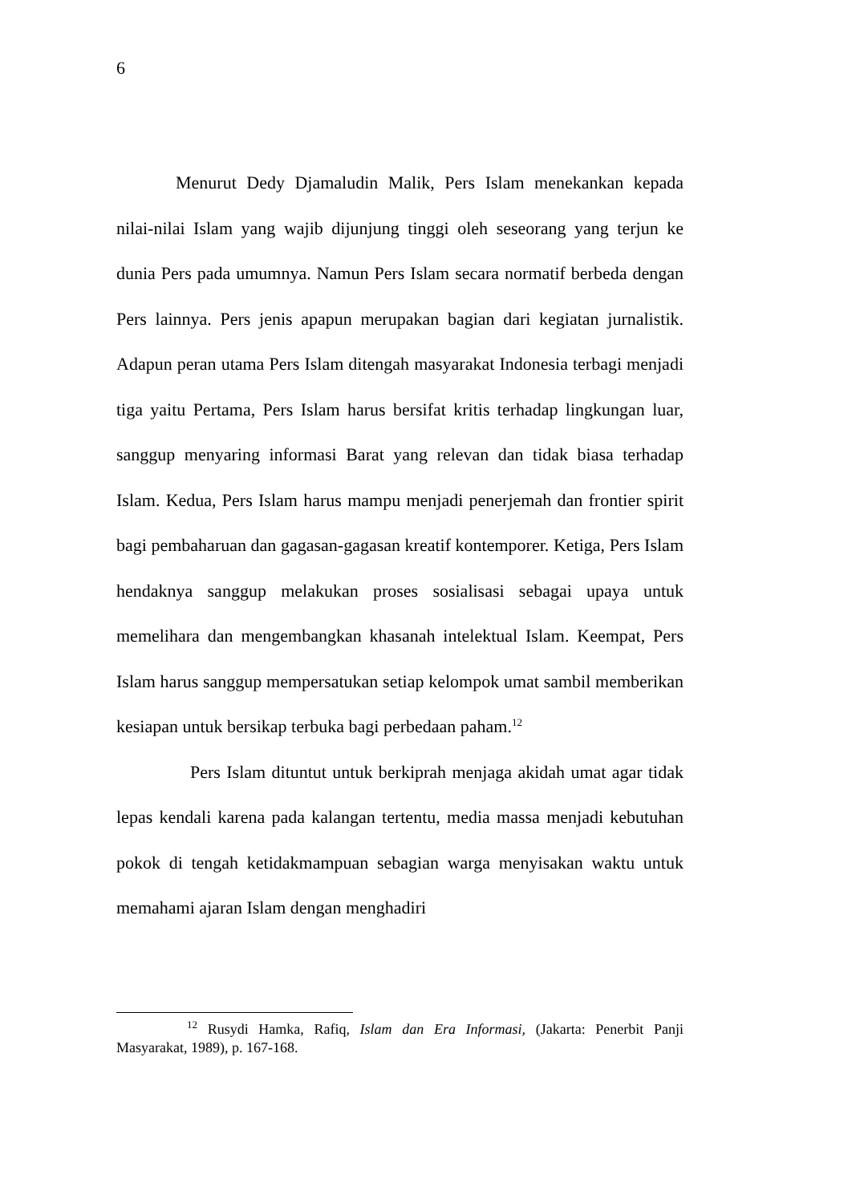6
Menurut Dedy Djamaludin Malik, Pers Islam menekankan kepada nilai-nilai Islam yang wajib dijunjung tinggi oleh seseorang yang terjun ke dunia Pers pada umumnya. Namun Pers Islam secara normatif berbeda dengan Pers lainnya. Pers jenis apapun merupakan bagian dari kegiatan jurnalistik. Adapun peran utama Pers Islam ditengah masyarakat Indonesia terbagi menjadi tiga yaitu Pertama, Pers Islam harus bersifat kritis terhadap lingkungan luar, sanggup menyaring informasi Barat yang relevan dan tidak biasa terhadap Islam. Kedua, Pers Islam harus mampu menjadi penerjemah dan frontier spirit bagi pembaharuan dan gagasan-gagasan kreatif kontemporer. Ketiga, Pers Islam hendaknya sanggup melakukan proses sosialisasi sebagai upaya untuk memelihara dan mengembangkan khasanah intelektual Islam. Keempat, Pers Islam harus sanggup mempersatukan setiap kelompok umat sambil memberikan kesiapan untuk bersikap terbuka bagi perbedaan paham.<sup>12</sup>
Pers Islam dituntut untuk berkiprah menjaga akidah umat agar tidak lepas kendali karena pada kalangan tertentu, media massa menjadi kebutuhan pokok di tengah ketidakmampuan sebagian warga menyisakan waktu untuk memahami ajaran Islam dengan menghadiri
<sup>12</sup> Rusydi Hamka, Rafiq, Islam dan Era Informasi, (Jakarta: Penerbit Panji Masyarakat, 1989), p. 167-168.